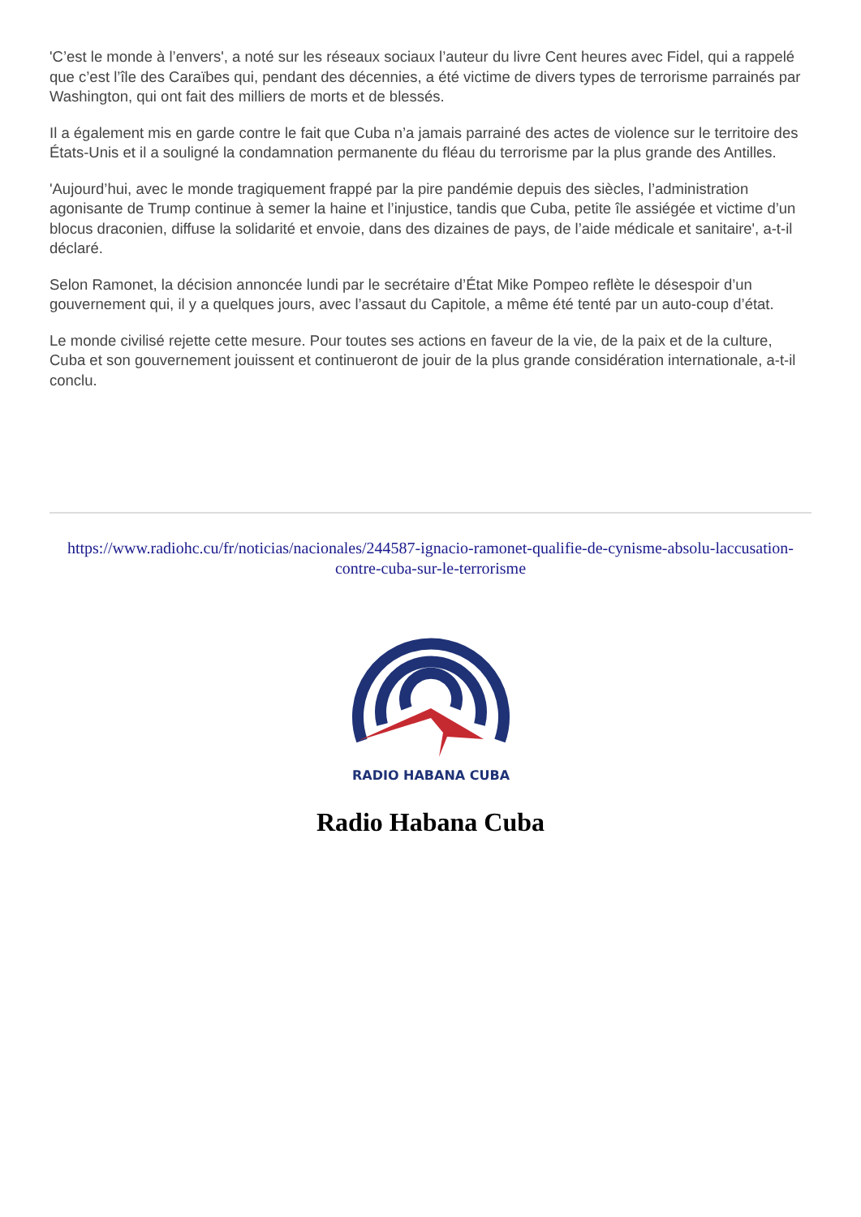'C’est le monde à l’envers', a noté sur les réseaux sociaux l’auteur du livre Cent heures avec Fidel, qui a rappelé que c’est l’île des Caraïbes qui, pendant des décennies, a été victime de divers types de terrorisme parrainés par Washington, qui ont fait des milliers de morts et de blessés.
Il a également mis en garde contre le fait que Cuba n’a jamais parrainé des actes de violence sur le territoire des États-Unis et il a souligné la condamnation permanente du fléau du terrorisme par la plus grande des Antilles.
'Aujourd’hui, avec le monde tragiquement frappé par la pire pandémie depuis des siècles, l’administration agonisante de Trump continue à semer la haine et l’injustice, tandis que Cuba, petite île assiégée et victime d’un blocus draconien, diffuse la solidarité et envoie, dans des dizaines de pays, de l’aide médicale et sanitaire', a-t-il déclaré.
Selon Ramonet, la décision annoncée lundi par le secrétaire d’État Mike Pompeo reflète le désespoir d’un gouvernement qui, il y a quelques jours, avec l’assaut du Capitole, a même été tenté par un auto-coup d’état.
Le monde civilisé rejette cette mesure. Pour toutes ses actions en faveur de la vie, de la paix et de la culture, Cuba et son gouvernement jouissent et continueront de jouir de la plus grande considération internationale, a-t-il conclu.
https://www.radiohc.cu/fr/noticias/nacionales/244587-ignacio-ramonet-qualifie-de-cynisme-absolu-laccusation-contre-cuba-sur-le-terrorisme
RADIO HABANA CUBA
Radio Habana Cuba